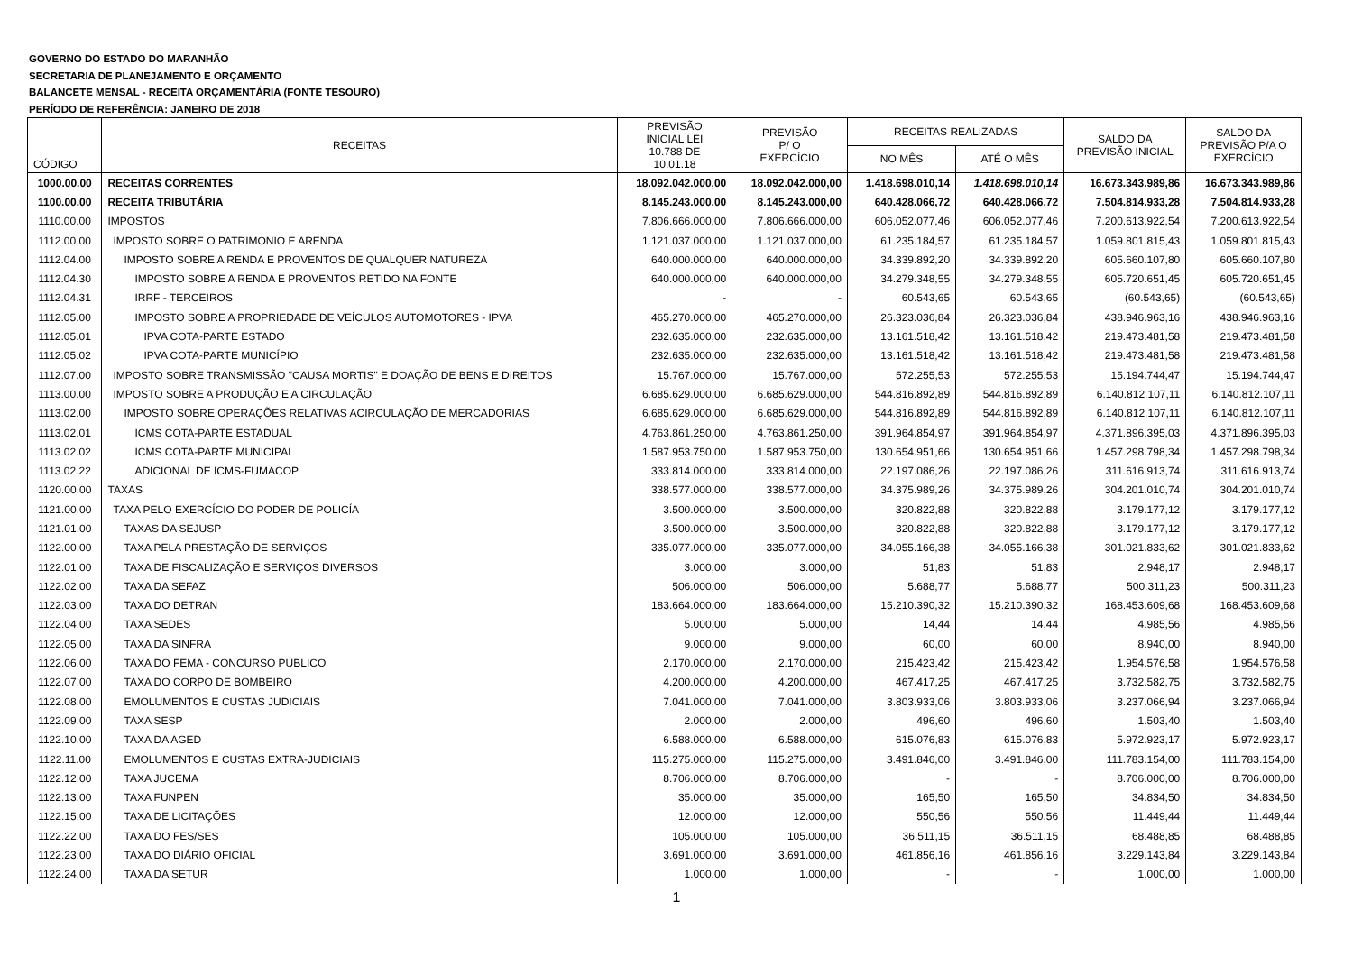GOVERNO DO ESTADO DO MARANHÃO
SECRETARIA DE PLANEJAMENTO E ORÇAMENTO
BALANCETE MENSAL - RECEITA ORÇAMENTÁRIA (FONTE TESOURO)
PERÍODO DE REFERÊNCIA: JANEIRO DE 2018
| CÓDIGO | RECEITAS | PREVISÃO INICIAL LEI 10.788 DE 10.01.18 | PREVISÃO P/ O EXERCÍCIO | RECEITAS REALIZADAS | | SALDO DA PREVISÃO INICIAL | SALDO DA PREVISÃO P/A O EXERCÍCIO |
| --- | --- | --- | --- | --- | --- | --- | --- |
| | | | | NO MÊS | ATÉ O MÊS | | |
| 1000.00.00 | RECEITAS CORRENTES | 18.092.042.000,00 | 18.092.042.000,00 | 1.418.698.010,14 | 1.418.698.010,14 | 16.673.343.989,86 | 16.673.343.989,86 |
| 1100.00.00 | RECEITA TRIBUTÁRIA | 8.145.243.000,00 | 8.145.243.000,00 | 640.428.066,72 | 640.428.066,72 | 7.504.814.933,28 | 7.504.814.933,28 |
| 1110.00.00 | IMPOSTOS | 7.806.666.000,00 | 7.806.666.000,00 | 606.052.077,46 | 606.052.077,46 | 7.200.613.922,54 | 7.200.613.922,54 |
| 1112.00.00 | IMPOSTO SOBRE O PATRIMONIO E ARENDA | 1.121.037.000,00 | 1.121.037.000,00 | 61.235.184,57 | 61.235.184,57 | 1.059.801.815,43 | 1.059.801.815,43 |
| 1112.04.00 | IMPOSTO SOBRE A RENDA E PROVENTOS DE QUALQUER NATUREZA | 640.000.000,00 | 640.000.000,00 | 34.339.892,20 | 34.339.892,20 | 605.660.107,80 | 605.660.107,80 |
| 1112.04.30 | IMPOSTO SOBRE A RENDA E PROVENTOS RETIDO NA FONTE | 640.000.000,00 | 640.000.000,00 | 34.279.348,55 | 34.279.348,55 | 605.720.651,45 | 605.720.651,45 |
| 1112.04.31 | IRRF - TERCEIROS | - | - | 60.543,65 | 60.543,65 | (60.543,65) | (60.543,65) |
| 1112.05.00 | IMPOSTO SOBRE A PROPRIEDADE DE VEÍCULOS AUTOMOTORES - IPVA | 465.270.000,00 | 465.270.000,00 | 26.323.036,84 | 26.323.036,84 | 438.946.963,16 | 438.946.963,16 |
| 1112.05.01 | IPVA COTA-PARTE ESTADO | 232.635.000,00 | 232.635.000,00 | 13.161.518,42 | 13.161.518,42 | 219.473.481,58 | 219.473.481,58 |
| 1112.05.02 | IPVA COTA-PARTE MUNICÍPIO | 232.635.000,00 | 232.635.000,00 | 13.161.518,42 | 13.161.518,42 | 219.473.481,58 | 219.473.481,58 |
| 1112.07.00 | IMPOSTO SOBRE TRANSMISSÃO "CAUSA MORTIS" E DOAÇÃO DE BENS E DIREITOS | 15.767.000,00 | 15.767.000,00 | 572.255,53 | 572.255,53 | 15.194.744,47 | 15.194.744,47 |
| 1113.00.00 | IMPOSTO SOBRE A PRODUÇÃO E A CIRCULAÇÃO | 6.685.629.000,00 | 6.685.629.000,00 | 544.816.892,89 | 544.816.892,89 | 6.140.812.107,11 | 6.140.812.107,11 |
| 1113.02.00 | IMPOSTO SOBRE OPERAÇÕES RELATIVAS ACIRCULAÇÃO DE MERCADORIAS | 6.685.629.000,00 | 6.685.629.000,00 | 544.816.892,89 | 544.816.892,89 | 6.140.812.107,11 | 6.140.812.107,11 |
| 1113.02.01 | ICMS COTA-PARTE ESTADUAL | 4.763.861.250,00 | 4.763.861.250,00 | 391.964.854,97 | 391.964.854,97 | 4.371.896.395,03 | 4.371.896.395,03 |
| 1113.02.02 | ICMS COTA-PARTE MUNICIPAL | 1.587.953.750,00 | 1.587.953.750,00 | 130.654.951,66 | 130.654.951,66 | 1.457.298.798,34 | 1.457.298.798,34 |
| 1113.02.22 | ADICIONAL DE ICMS-FUMACOP | 333.814.000,00 | 333.814.000,00 | 22.197.086,26 | 22.197.086,26 | 311.616.913,74 | 311.616.913,74 |
| 1120.00.00 | TAXAS | 338.577.000,00 | 338.577.000,00 | 34.375.989,26 | 34.375.989,26 | 304.201.010,74 | 304.201.010,74 |
| 1121.00.00 | TAXA PELO EXERCÍCIO DO PODER DE POLICÍA | 3.500.000,00 | 3.500.000,00 | 320.822,88 | 320.822,88 | 3.179.177,12 | 3.179.177,12 |
| 1121.01.00 | TAXAS DA SEJUSP | 3.500.000,00 | 3.500.000,00 | 320.822,88 | 320.822,88 | 3.179.177,12 | 3.179.177,12 |
| 1122.00.00 | TAXA PELA PRESTAÇÃO DE SERVIÇOS | 335.077.000,00 | 335.077.000,00 | 34.055.166,38 | 34.055.166,38 | 301.021.833,62 | 301.021.833,62 |
| 1122.01.00 | TAXA DE FISCALIZAÇÃO E SERVIÇOS DIVERSOS | 3.000,00 | 3.000,00 | 51,83 | 51,83 | 2.948,17 | 2.948,17 |
| 1122.02.00 | TAXA DA SEFAZ | 506.000,00 | 506.000,00 | 5.688,77 | 5.688,77 | 500.311,23 | 500.311,23 |
| 1122.03.00 | TAXA DO DETRAN | 183.664.000,00 | 183.664.000,00 | 15.210.390,32 | 15.210.390,32 | 168.453.609,68 | 168.453.609,68 |
| 1122.04.00 | TAXA SEDES | 5.000,00 | 5.000,00 | 14,44 | 14,44 | 4.985,56 | 4.985,56 |
| 1122.05.00 | TAXA DA SINFRA | 9.000,00 | 9.000,00 | 60,00 | 60,00 | 8.940,00 | 8.940,00 |
| 1122.06.00 | TAXA DO FEMA - CONCURSO PÚBLICO | 2.170.000,00 | 2.170.000,00 | 215.423,42 | 215.423,42 | 1.954.576,58 | 1.954.576,58 |
| 1122.07.00 | TAXA DO CORPO DE BOMBEIRO | 4.200.000,00 | 4.200.000,00 | 467.417,25 | 467.417,25 | 3.732.582,75 | 3.732.582,75 |
| 1122.08.00 | EMOLUMENTOS E CUSTAS JUDICIAIS | 7.041.000,00 | 7.041.000,00 | 3.803.933,06 | 3.803.933,06 | 3.237.066,94 | 3.237.066,94 |
| 1122.09.00 | TAXA SESP | 2.000,00 | 2.000,00 | 496,60 | 496,60 | 1.503,40 | 1.503,40 |
| 1122.10.00 | TAXA DA AGED | 6.588.000,00 | 6.588.000,00 | 615.076,83 | 615.076,83 | 5.972.923,17 | 5.972.923,17 |
| 1122.11.00 | EMOLUMENTOS E CUSTAS EXTRA-JUDICIAIS | 115.275.000,00 | 115.275.000,00 | 3.491.846,00 | 3.491.846,00 | 111.783.154,00 | 111.783.154,00 |
| 1122.12.00 | TAXA JUCEMA | 8.706.000,00 | 8.706.000,00 | - | - | 8.706.000,00 | 8.706.000,00 |
| 1122.13.00 | TAXA FUNPEN | 35.000,00 | 35.000,00 | 165,50 | 165,50 | 34.834,50 | 34.834,50 |
| 1122.15.00 | TAXA DE LICITAÇÕES | 12.000,00 | 12.000,00 | 550,56 | 550,56 | 11.449,44 | 11.449,44 |
| 1122.22.00 | TAXA DO FES/SES | 105.000,00 | 105.000,00 | 36.511,15 | 36.511,15 | 68.488,85 | 68.488,85 |
| 1122.23.00 | TAXA DO DIÁRIO OFICIAL | 3.691.000,00 | 3.691.000,00 | 461.856,16 | 461.856,16 | 3.229.143,84 | 3.229.143,84 |
| 1122.24.00 | TAXA DA SETUR | 1.000,00 | 1.000,00 | - | - | 1.000,00 | 1.000,00 |
1